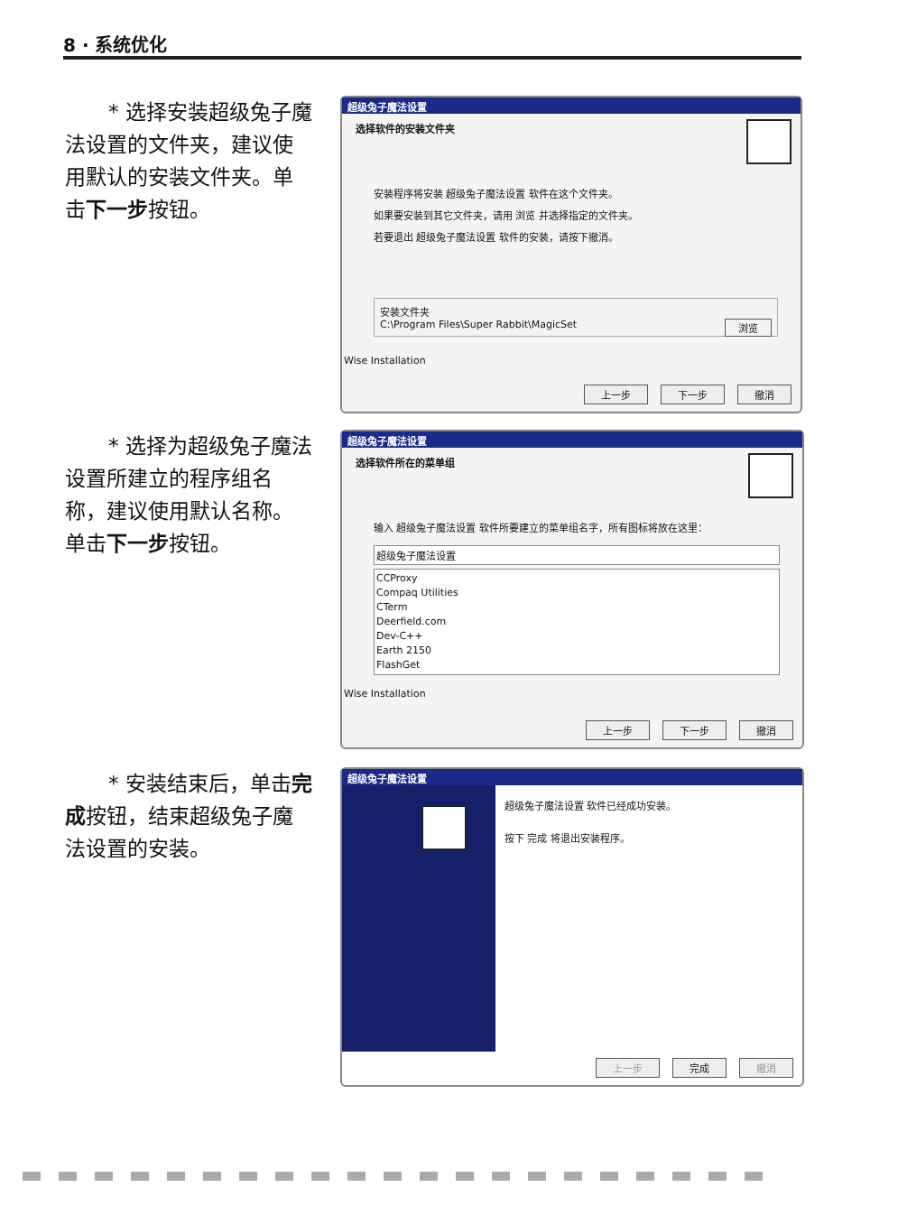8 · 系统优化
* 选择安装超级兔子魔法设置的文件夹，建议使用默认的安装文件夹。单击下一步按钮。
超级兔子魔法设置
选择软件的安装文件夹
安装程序将安装 超级兔子魔法设置 软件在这个文件夹。
如果要安装到其它文件夹，请用 浏览 并选择指定的文件夹。
若要退出 超级兔子魔法设置 软件的安装，请按下撤消。
安装文件夹
C:\Program Files\Super Rabbit\MagicSet 浏览
Wise Installation
上一步 下一步 撤消
* 选择为超级兔子魔法设置所建立的程序组名称，建议使用默认名称。单击下一步按钮。
超级兔子魔法设置
选择软件所在的菜单组
输入 超级兔子魔法设置 软件所要建立的菜单组名字，所有图标将放在这里：
超级兔子魔法设置
CCProxy
Compaq Utilities
CTerm
Deerfield.com
Dev-C++
Earth 2150
FlashGet
Wise Installation
上一步 下一步 撤消
* 安装结束后，单击完成按钮，结束超级兔子魔法设置的安装。
超级兔子魔法设置
超级兔子魔法设置 软件已经成功安装。
按下 完成 将退出安装程序。
上一步 完成 撤消